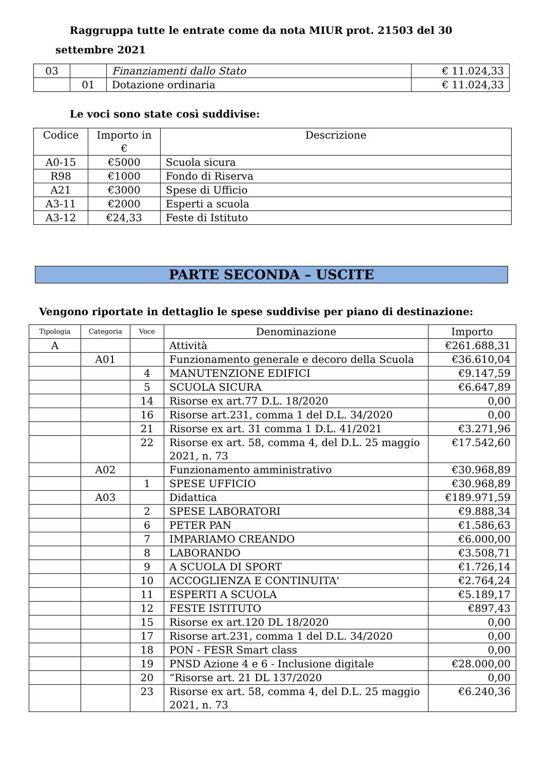Raggruppa tutte le entrate come da nota MIUR prot. 21503 del 30 settembre 2021
| 03 | | Finanziamenti dallo Stato | € 11.024,33 |
| | 01 | Dotazione ordinaria | € 11.024,33 |
Le voci sono state così suddivise:
| Codice | Importo in € | Descrizione |
| --- | --- | --- |
| A0-15 | €5000 | Scuola sicura |
| R98 | €1000 | Fondo di Riserva |
| A21 | €3000 | Spese di Ufficio |
| A3-11 | €2000 | Esperti a scuola |
| A3-12 | €24,33 | Feste di Istituto |
PARTE SECONDA – USCITE
Vengono riportate in dettaglio le spese suddivise per piano di destinazione:
| Tipologia | Categoria | Voce | Denominazione | Importo |
| --- | --- | --- | --- | --- |
| A | | | Attività | €261.688,31 |
| | A01 | | Funzionamento generale e decoro della Scuola | €36.610,04 |
| | | 4 | MANUTENZIONE EDIFICI | €9.147,59 |
| | | 5 | SCUOLA SICURA | €6.647,89 |
| | | 14 | Risorse ex art.77 D.L. 18/2020 | 0,00 |
| | | 16 | Risorse art.231, comma 1 del D.L. 34/2020 | 0,00 |
| | | 21 | Risorse ex art. 31 comma 1 D.L. 41/2021 | €3.271,96 |
| | | 22 | Risorse ex art. 58, comma 4, del D.L. 25 maggio 2021, n. 73 | €17.542,60 |
| | A02 | | Funzionamento amministrativo | €30.968,89 |
| | | 1 | SPESE UFFICIO | €30.968,89 |
| | A03 | | Didattica | €189.971,59 |
| | | 2 | SPESE LABORATORI | €9.888,34 |
| | | 6 | PETER PAN | €1.586,63 |
| | | 7 | IMPARIAMO CREANDO | €6.000,00 |
| | | 8 | LABORANDO | €3.508,71 |
| | | 9 | A SCUOLA DI SPORT | €1.726,14 |
| | | 10 | ACCOGLIENZA E CONTINUITA' | €2.764,24 |
| | | 11 | ESPERTI A SCUOLA | €5.189,17 |
| | | 12 | FESTE ISTITUTO | €897,43 |
| | | 15 | Risorse ex art.120 DL 18/2020 | 0,00 |
| | | 17 | Risorse art.231, comma 1 del D.L. 34/2020 | 0,00 |
| | | 18 | PON - FESR Smart class | 0,00 |
| | | 19 | PNSD Azione 4 e 6 - Inclusione digitale | €28.000,00 |
| | | 20 | “Risorse art. 21 DL 137/2020 | 0,00 |
| | | 23 | Risorse ex art. 58, comma 4, del D.L. 25 maggio 2021, n. 73 | €6.240,36 |